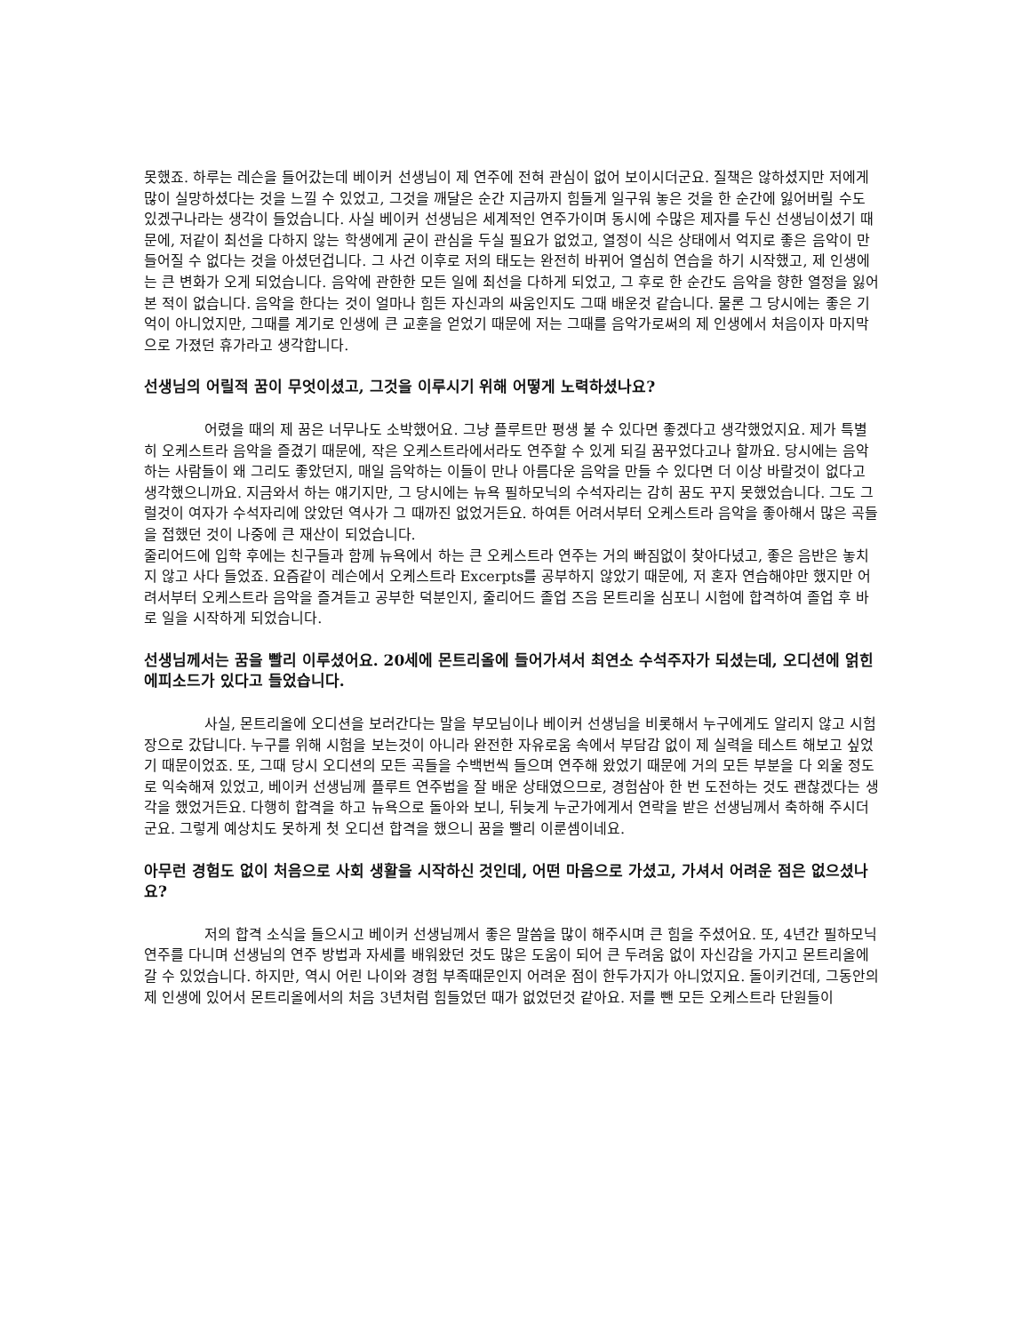못했죠. 하루는 레슨을 들어갔는데 베이커 선생님이 제 연주에 전혀 관심이 없어 보이시더군요. 질책은 않하셨지만 저에게 많이 실망하셨다는 것을 느낄 수 있었고, 그것을 깨달은 순간 지금까지 힘들게 일구워 놓은 것을 한 순간에 잃어버릴 수도 있겠구나라는 생각이 들었습니다. 사실 베이커 선생님은 세계적인 연주가이며 동시에 수많은 제자를 두신 선생님이셨기 때문에, 저같이 최선을 다하지 않는 학생에게 굳이 관심을 두실 필요가 없었고, 열정이 식은 상태에서 억지로 좋은 음악이 만들어질 수 없다는 것을 아셨던겁니다. 그 사건 이후로 저의 태도는 완전히 바뀌어 열심히 연습을 하기 시작했고, 제 인생에는 큰 변화가 오게 되었습니다. 음악에 관한한 모든 일에 최선을 다하게 되었고, 그 후로 한 순간도 음악을 향한 열정을 잃어본 적이 없습니다. 음악을 한다는 것이 얼마나 힘든 자신과의 싸움인지도 그때 배운것 같습니다. 물론 그 당시에는 좋은 기억이 아니었지만, 그때를 계기로 인생에 큰 교훈을 얻었기 때문에 저는 그때를 음악가로써의 제 인생에서 처음이자 마지막으로 가졌던 휴가라고 생각합니다.
선생님의 어릴적 꿈이 무엇이셨고, 그것을 이루시기 위해 어떻게 노력하셨나요?
어렸을 때의 제 꿈은 너무나도 소박했어요. 그냥 플루트만 평생 불 수 있다면 좋겠다고 생각했었지요. 제가 특별히 오케스트라 음악을 즐겼기 때문에, 작은 오케스트라에서라도 연주할 수 있게 되길 꿈꾸었다고나 할까요. 당시에는 음악하는 사람들이 왜 그리도 좋았던지, 매일 음악하는 이들이 만나 아름다운 음악을 만들 수 있다면 더 이상 바랄것이 없다고 생각했으니까요. 지금와서 하는 얘기지만, 그 당시에는 뉴욕 필하모닉의 수석자리는 감히 꿈도 꾸지 못했었습니다. 그도 그럴것이 여자가 수석자리에 앉았던 역사가 그 때까진 없었거든요. 하여튼 어려서부터 오케스트라 음악을 좋아해서 많은 곡들을 접했던 것이 나중에 큰 재산이 되었습니다.
줄리어드에 입학 후에는 친구들과 함께 뉴욕에서 하는 큰 오케스트라 연주는 거의 빠짐없이 찾아다녔고, 좋은 음반은 놓치지 않고 사다 들었죠. 요즘같이 레슨에서 오케스트라 Excerpts를 공부하지 않았기 때문에, 저 혼자 연습해야만 했지만 어려서부터 오케스트라 음악을 즐겨듣고 공부한 덕분인지, 줄리어드 졸업 즈음 몬트리올 심포니 시험에 합격하여 졸업 후 바로 일을 시작하게 되었습니다.
선생님께서는 꿈을 빨리 이루셨어요. 20세에 몬트리올에 들어가셔서 최연소 수석주자가 되셨는데, 오디션에 얽힌 에피소드가 있다고 들었습니다.
사실, 몬트리올에 오디션을 보러간다는 말을 부모님이나 베이커 선생님을 비롯해서 누구에게도 알리지 않고 시험장으로 갔답니다. 누구를 위해 시험을 보는것이 아니라 완전한 자유로움 속에서 부담감 없이 제 실력을 테스트 해보고 싶었기 때문이었죠. 또, 그때 당시 오디션의 모든 곡들을 수백번씩 들으며 연주해 왔었기 때문에 거의 모든 부분을 다 외울 정도로 익숙해져 있었고, 베이커 선생님께 플루트 연주법을 잘 배운 상태였으므로, 경험삼아 한 번 도전하는 것도 괜찮겠다는 생각을 했었거든요. 다행히 합격을 하고 뉴욕으로 돌아와 보니, 뒤늦게 누군가에게서 연락을 받은 선생님께서 축하해 주시더군요. 그렇게 예상치도 못하게 첫 오디션 합격을 했으니 꿈을 빨리 이룬셈이네요.
아무런 경험도 없이 처음으로 사회 생활을 시작하신 것인데, 어떤 마음으로 가셨고, 가셔서 어려운 점은 없으셨나요?
저의 합격 소식을 들으시고 베이커 선생님께서 좋은 말씀을 많이 해주시며 큰 힘을 주셨어요. 또, 4년간 필하모닉 연주를 다니며 선생님의 연주 방법과 자세를 배워왔던 것도 많은 도움이 되어 큰 두려움 없이 자신감을 가지고 몬트리올에 갈 수 있었습니다. 하지만, 역시 어린 나이와 경험 부족때문인지 어려운 점이 한두가지가 아니었지요. 돌이키건데, 그동안의 제 인생에 있어서 몬트리올에서의 처음 3년처럼 힘들었던 때가 없었던것 같아요. 저를 뺀 모든 오케스트라 단원들이